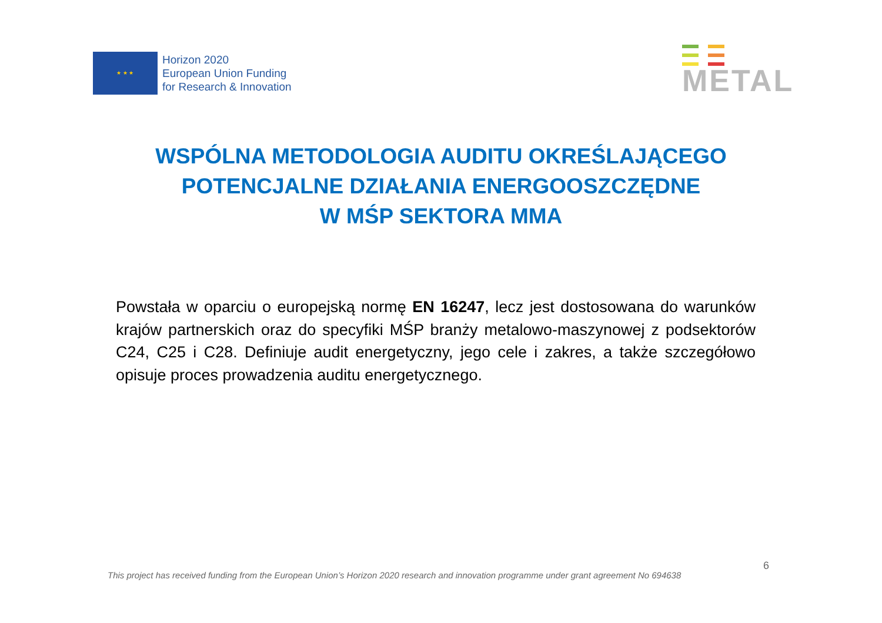★ ★ ★
Horizon 2020
European Union Funding
for Research & Innovation
METAL
WSPÓLNA METODOLOGIA AUDITU OKREŚLAJĄCEGO
POTENCJALNE DZIAŁANIA ENERGOOSZCZĘDNE
W MŚP SEKTORA MMA
Powstała w oparciu o europejską normę EN 16247, lecz jest dostosowana do warunków krajów partnerskich oraz do specyfiki MŚP branży metalowo-maszynowej z podsektorów C24, C25 i C28. Definiuje audit energetyczny, jego cele i zakres, a także szczegółowo opisuje proces prowadzenia auditu energetycznego.
6
This project has received funding from the European Union’s Horizon 2020 research and innovation programme under grant agreement No 694638